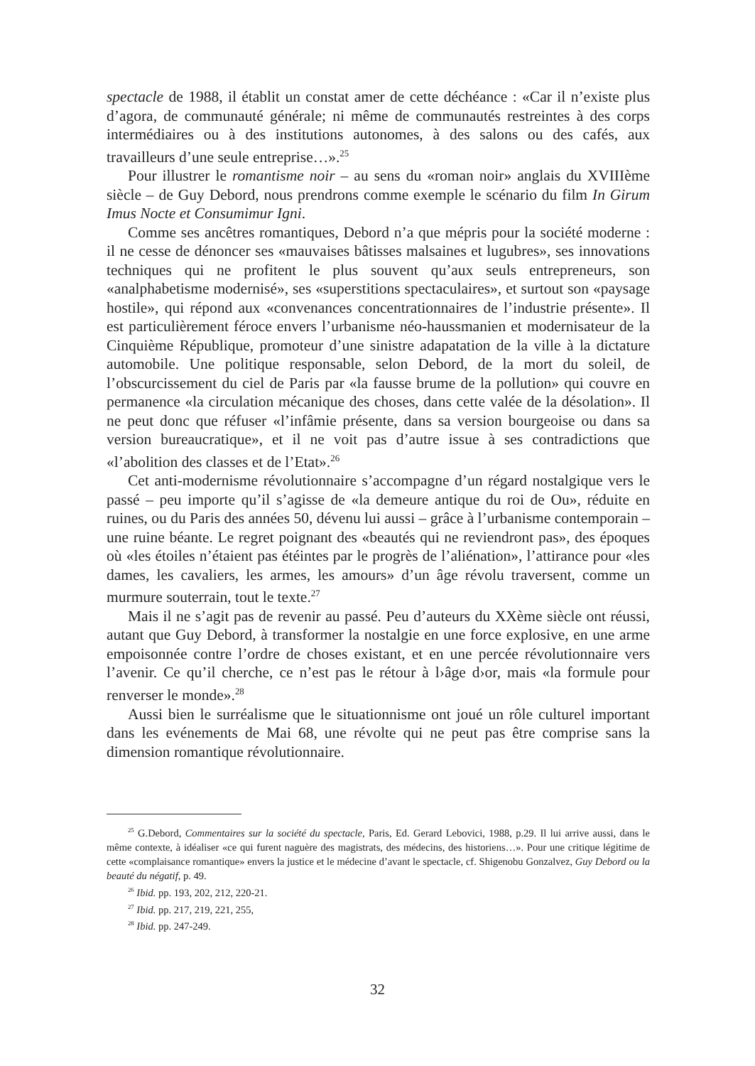spectacle de 1988, il établit un constat amer de cette déchéance : «Car il n’existe plus d’agora, de communauté générale; ni même de communautés restreintes à des corps intermédiaires ou à des institutions autonomes, à des salons ou des cafés, aux travailleurs d’une seule entreprise…».<sup>25</sup>
Pour illustrer le romantisme noir – au sens du «roman noir» anglais du XVIIIème siècle – de Guy Debord, nous prendrons comme exemple le scénario du film In Girum Imus Nocte et Consumimur Igni.
Comme ses ancêtres romantiques, Debord n’a que mépris pour la société moderne : il ne cesse de dénoncer ses «mauvaises bâtisses malsaines et lugubres», ses innovations techniques qui ne profitent le plus souvent qu’aux seuls entrepreneurs, son «analphabetisme modernisé», ses «superstitions spectaculaires», et surtout son «paysage hostile», qui répond aux «convenances concentrationnaires de l’industrie présente». Il est particulièrement féroce envers l’urbanisme néo-haussmanien et modernisateur de la Cinquième République, promoteur d’une sinistre adapatation de la ville à la dictature automobile. Une politique responsable, selon Debord, de la mort du soleil, de l’obscurcissement du ciel de Paris par «la fausse brume de la pollution» qui couvre en permanence «la circulation mécanique des choses, dans cette valée de la désolation». Il ne peut donc que réfuser «l’infâmie présente, dans sa version bourgeoise ou dans sa version bureaucratique», et il ne voit pas d’autre issue à ses contradictions que «l’abolition des classes et de l’Etat».<sup>26</sup>
Cet anti-modernisme révolutionnaire s’accompagne d’un régard nostalgique vers le passé – peu importe qu’il s’agisse de «la demeure antique du roi de Ou», réduite en ruines, ou du Paris des années 50, dévenu lui aussi – grâce à l’urbanisme contemporain – une ruine béante. Le regret poignant des «beautés qui ne reviendront pas», des époques où «les étoiles n’étaient pas étéintes par le progrès de l’aliénation», l’attirance pour «les dames, les cavaliers, les armes, les amours» d’un âge révolu traversent, comme un murmure souterrain, tout le texte.<sup>27</sup>
Mais il ne s’agit pas de revenir au passé. Peu d’auteurs du XXème siècle ont réussi, autant que Guy Debord, à transformer la nostalgie en une force explosive, en une arme empoisonnée contre l’ordre de choses existant, et en une percée révolutionnaire vers l’avenir. Ce qu’il cherche, ce n’est pas le rétour à l›âge d›or, mais «la formule pour renverser le monde».<sup>28</sup>
Aussi bien le surréalisme que le situationnisme ont joué un rôle culturel important dans les evénements de Mai 68, une révolte qui ne peut pas être comprise sans la dimension romantique révolutionnaire.
<sup>25</sup> G.Debord, Commentaires sur la société du spectacle, Paris, Ed. Gerard Lebovici, 1988, p.29. Il lui arrive aussi, dans le même contexte, à idéaliser «ce qui furent naguère des magistrats, des médecins, des historiens…». Pour une critique légitime de cette «complaisance romantique» envers la justice et le médecine d’avant le spectacle, cf. Shigenobu Gonzalvez, Guy Debord ou la beauté du négatif, p. 49.
<sup>26</sup> Ibid. pp. 193, 202, 212, 220-21.
<sup>27</sup> Ibid. pp. 217, 219, 221, 255,
<sup>28</sup> Ibid. pp. 247-249.
32